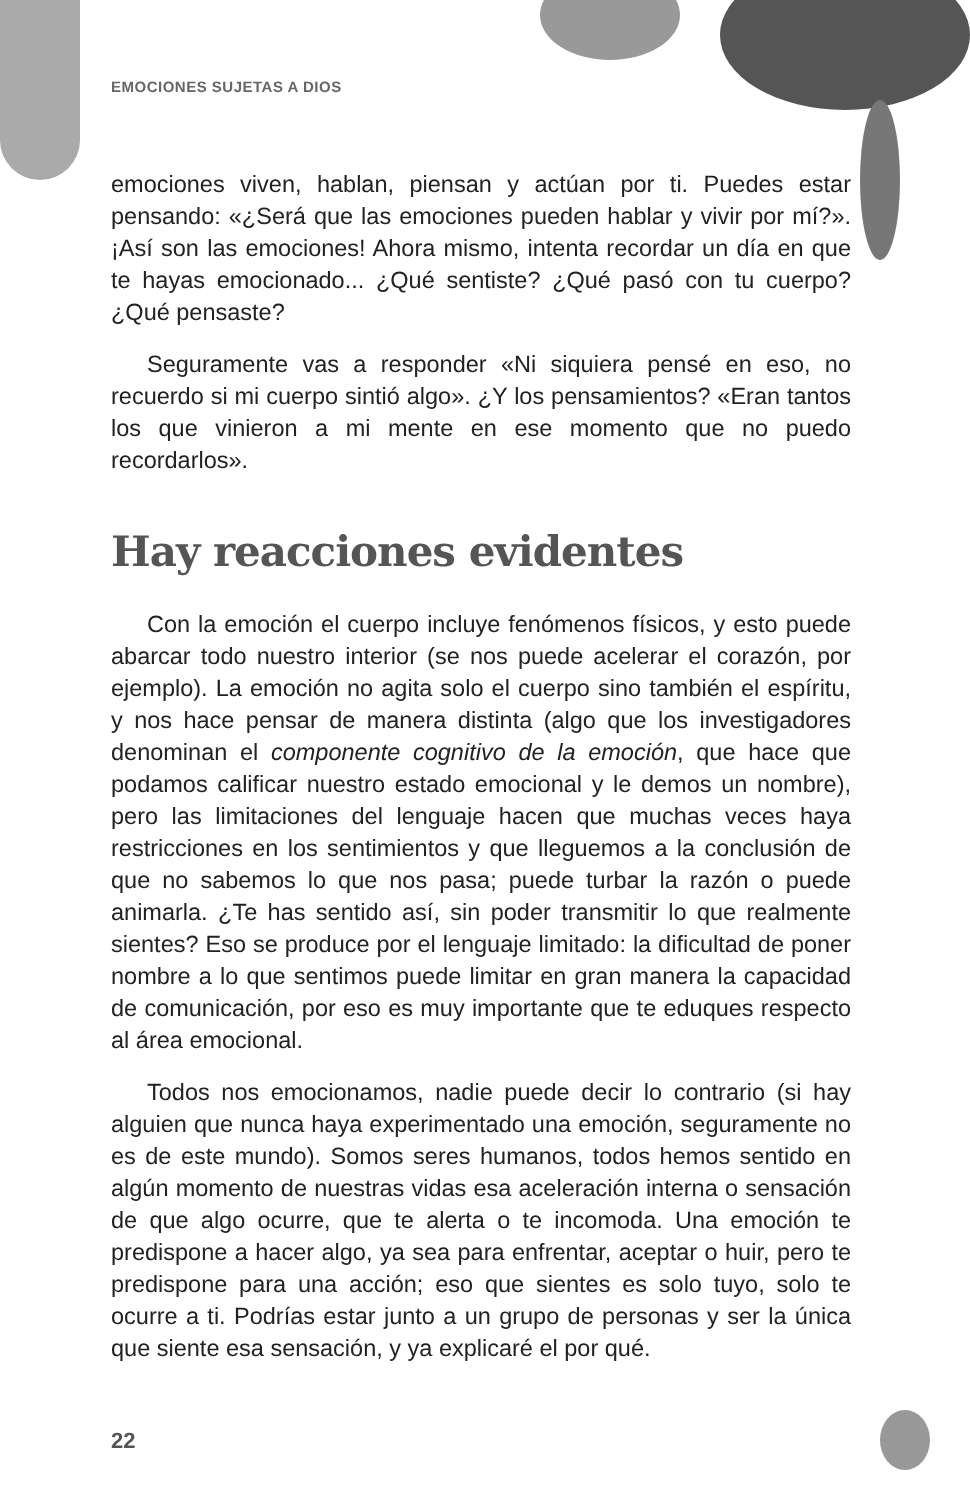EMOCIONES SUJETAS A DIOS
emociones viven, hablan, piensan y actúan por ti. Puedes estar pensando: «¿Será que las emociones pueden hablar y vivir por mí?». ¡Así son las emociones! Ahora mismo, intenta recordar un día en que te hayas emocionado... ¿Qué sentiste? ¿Qué pasó con tu cuerpo? ¿Qué pensaste?
Seguramente vas a responder «Ni siquiera pensé en eso, no recuerdo si mi cuerpo sintió algo». ¿Y los pensamientos? «Eran tantos los que vinieron a mi mente en ese momento que no puedo recordarlos».
Hay reacciones evidentes
Con la emoción el cuerpo incluye fenómenos físicos, y esto puede abarcar todo nuestro interior (se nos puede acelerar el corazón, por ejemplo). La emoción no agita solo el cuerpo sino también el espíritu, y nos hace pensar de manera distinta (algo que los investigadores denominan el componente cognitivo de la emoción, que hace que podamos calificar nuestro estado emocional y le demos un nombre), pero las limitaciones del lenguaje hacen que muchas veces haya restricciones en los sentimientos y que lleguemos a la conclusión de que no sabemos lo que nos pasa; puede turbar la razón o puede animarla. ¿Te has sentido así, sin poder transmitir lo que realmente sientes? Eso se produce por el lenguaje limitado: la dificultad de poner nombre a lo que sentimos puede limitar en gran manera la capacidad de comunicación, por eso es muy importante que te eduques respecto al área emocional.
Todos nos emocionamos, nadie puede decir lo contrario (si hay alguien que nunca haya experimentado una emoción, seguramente no es de este mundo). Somos seres humanos, todos hemos sentido en algún momento de nuestras vidas esa aceleración interna o sensación de que algo ocurre, que te alerta o te incomoda. Una emoción te predispone a hacer algo, ya sea para enfrentar, aceptar o huir, pero te predispone para una acción; eso que sientes es solo tuyo, solo te ocurre a ti. Podrías estar junto a un grupo de personas y ser la única que siente esa sensación, y ya explicaré el por qué.
22